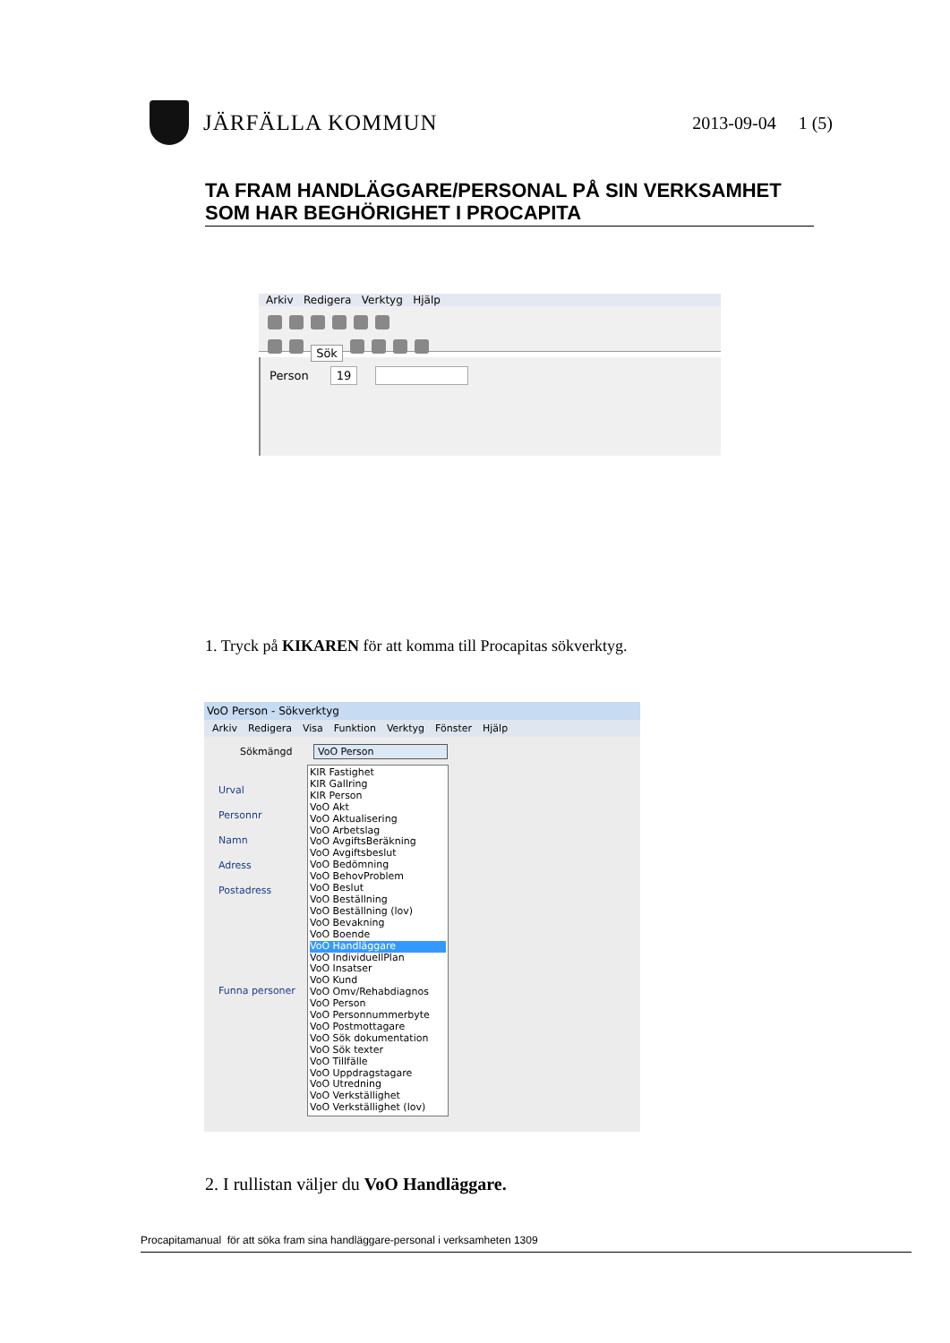JÄRFÄLLA KOMMUN
2013-09-04 1 (5)
TA FRAM HANDLÄGGARE/PERSONAL PÅ SIN VERKSAMHET SOM HAR BEGHÖRIGHET I PROCAPITA
Arkiv Redigera Verktyg Hjälp
Sök
Person 19
1. Tryck på KIKAREN för att komma till Procapitas sökverktyg.
VoO Person - Sökverktyg
Arkiv Redigera Visa Funktion Verktyg Fönster Hjälp
Sökmängd VoO Person
Urval
Personnr
Namn
Adress
Postadress
Funna personer
KIR Fastighet
KIR Gallring
KIR Person
VoO Akt
VoO Aktualisering
VoO Arbetslag
VoO AvgiftsBeräkning
VoO Avgiftsbeslut
VoO Bedömning
VoO BehovProblem
VoO Beslut
VoO Beställning
VoO Beställning (lov)
VoO Bevakning
VoO Boende
VoO Handläggare
VoO IndividuellPlan
VoO Insatser
VoO Kund
VoO Omv/Rehabdiagnos
VoO Person
VoO Personnummerbyte
VoO Postmottagare
VoO Sök dokumentation
VoO Sök texter
VoO Tillfälle
VoO Uppdragstagare
VoO Utredning
VoO Verkställighet
VoO Verkställighet (lov)
2. I rullistan väljer du VoO Handläggare.
Procapitamanual för att söka fram sina handläggare-personal i verksamheten 1309